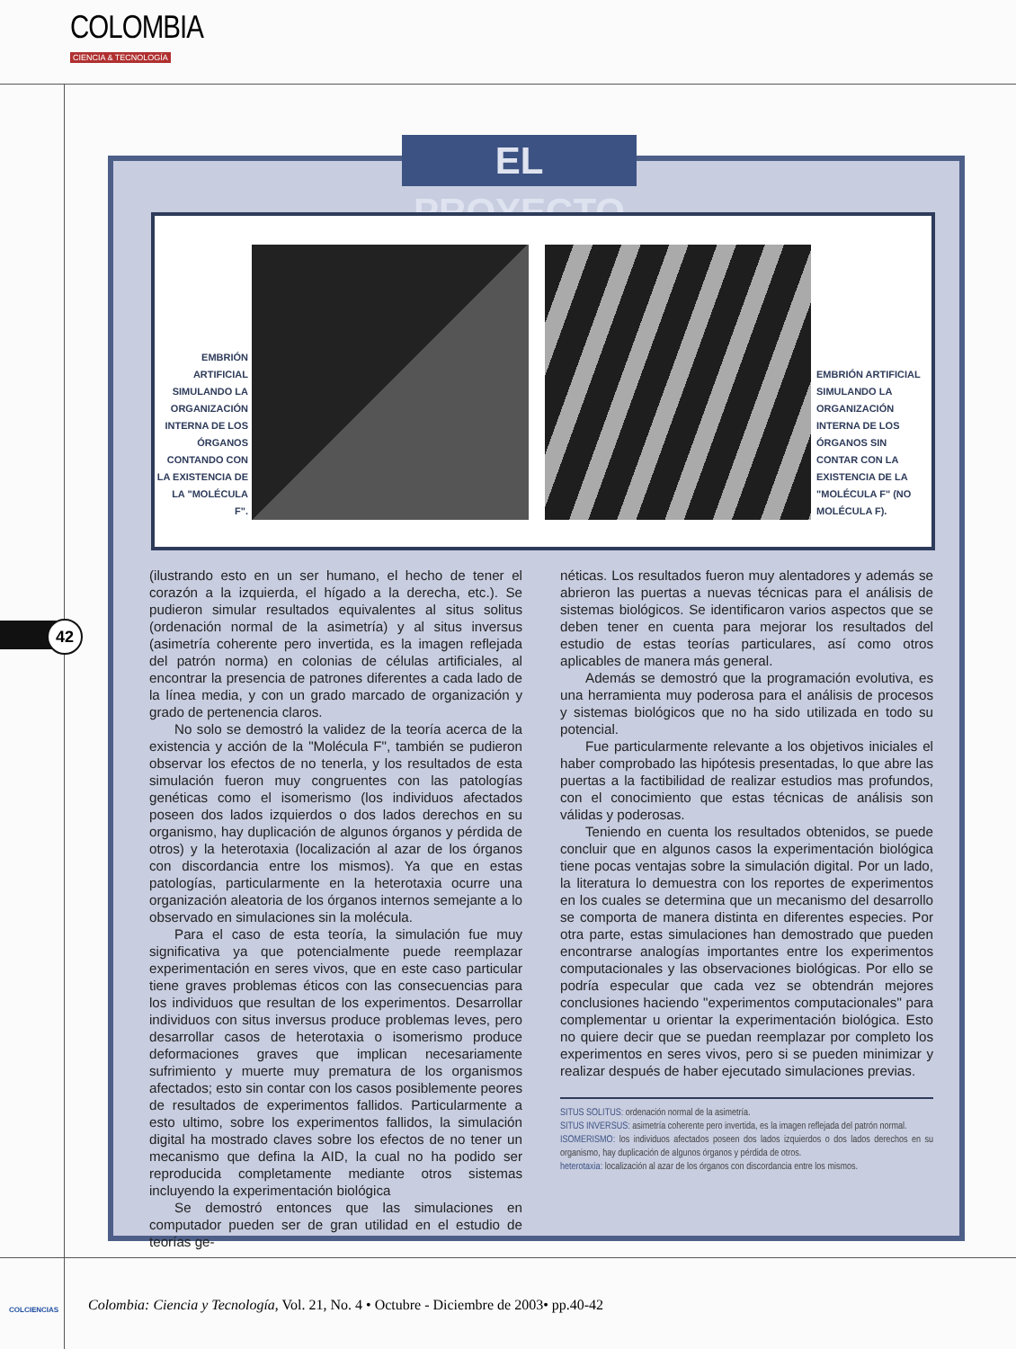COLOMBIA
CIENCIA & TECNOLOGÍA
42
EL PROYECTO
EMBRIÓN ARTIFICIAL SIMULANDO LA ORGANIZACIÓN INTERNA DE LOS ÓRGANOS CONTANDO CON LA EXISTENCIA DE LA "MOLÉCULA F".
EMBRIÓN ARTIFICIAL SIMULANDO LA ORGANIZACIÓN INTERNA DE LOS ÓRGANOS SIN CONTAR CON LA EXISTENCIA DE LA "MOLÉCULA F" (NO MOLÉCULA F).
(ilustrando esto en un ser humano, el hecho de tener el corazón a la izquierda, el hígado a la derecha, etc.). Se pudieron simular resultados equivalentes al situs solitus (ordenación normal de la asimetría) y al situs inversus (asimetría coherente pero invertida, es la imagen reflejada del patrón norma) en colonias de células artificiales, al encontrar la presencia de patrones diferentes a cada lado de la línea media, y con un grado marcado de organización y grado de pertenencia claros.
No solo se demostró la validez de la teoría acerca de la existencia y acción de la "Molécula F", también se pudieron observar los efectos de no tenerla, y los resultados de esta simulación fueron muy congruentes con las patologías genéticas como el isomerismo (los individuos afectados poseen dos lados izquierdos o dos lados derechos en su organismo, hay duplicación de algunos órganos y pérdida de otros) y la heterotaxia (localización al azar de los órganos con discordancia entre los mismos). Ya que en estas patologías, particularmente en la heterotaxia ocurre una organización aleatoria de los órganos internos semejante a lo observado en simulaciones sin la molécula.
Para el caso de esta teoría, la simulación fue muy significativa ya que potencialmente puede reemplazar experimentación en seres vivos, que en este caso particular tiene graves problemas éticos con las consecuencias para los individuos que resultan de los experimentos. Desarrollar individuos con situs inversus produce problemas leves, pero desarrollar casos de heterotaxia o isomerismo produce deformaciones graves que implican necesariamente sufrimiento y muerte muy prematura de los organismos afectados; esto sin contar con los casos posiblemente peores de resultados de experimentos fallidos. Particularmente a esto ultimo, sobre los experimentos fallidos, la simulación digital ha mostrado claves sobre los efectos de no tener un mecanismo que defina la AID, la cual no ha podido ser reproducida completamente mediante otros sistemas incluyendo la experimentación biológica
Se demostró entonces que las simulaciones en computador pueden ser de gran utilidad en el estudio de teorías ge-
néticas. Los resultados fueron muy alentadores y además se abrieron las puertas a nuevas técnicas para el análisis de sistemas biológicos. Se identificaron varios aspectos que se deben tener en cuenta para mejorar los resultados del estudio de estas teorías particulares, así como otros aplicables de manera más general.
Además se demostró que la programación evolutiva, es una herramienta muy poderosa para el análisis de procesos y sistemas biológicos que no ha sido utilizada en todo su potencial.
Fue particularmente relevante a los objetivos iniciales el haber comprobado las hipótesis presentadas, lo que abre las puertas a la factibilidad de realizar estudios mas profundos, con el conocimiento que estas técnicas de análisis son válidas y poderosas.
Teniendo en cuenta los resultados obtenidos, se puede concluir que en algunos casos la experimentación biológica tiene pocas ventajas sobre la simulación digital. Por un lado, la literatura lo demuestra con los reportes de experimentos en los cuales se determina que un mecanismo del desarrollo se comporta de manera distinta en diferentes especies. Por otra parte, estas simulaciones han demostrado que pueden encontrarse analogías importantes entre los experimentos computacionales y las observaciones biológicas. Por ello se podría especular que cada vez se obtendrán mejores conclusiones haciendo "experimentos computacionales" para complementar u orientar la experimentación biológica. Esto no quiere decir que se puedan reemplazar por completo los experimentos en seres vivos, pero si se pueden minimizar y realizar después de haber ejecutado simulaciones previas.
SITUS SOLITUS: ordenación normal de la asimetría.
SITUS INVERSUS: asimetría coherente pero invertida, es la imagen reflejada del patrón normal.
ISOMERISMO: los individuos afectados poseen dos lados izquierdos o dos lados derechos en su organismo, hay duplicación de algunos órganos y pérdida de otros.
heterotaxia: localización al azar de los órganos con discordancia entre los mismos.
COLCIENCIAS
Colombia: Ciencia y Tecnología, Vol. 21, No. 4 • Octubre - Diciembre de 2003• pp.40-42